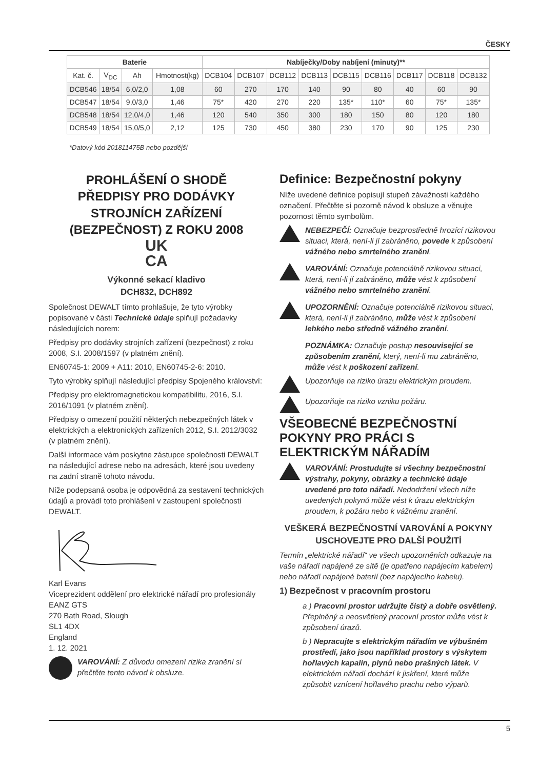ČESKY
| Baterie | | | | Nabíječky/Doby nabíjení (minuty)** | | | | | | | | |
| --- | --- | --- | --- | --- | --- | --- | --- | --- | --- | --- | --- | --- |
| Kat. č. | V<sub>DC</sub> | Ah | Hmotnost(kg) | DCB104 | DCB107 | DCB112 | DCB113 | DCB115 | DCB116 | DCB117 | DCB118 | DCB132 |
| DCB546 | 18/54 | 6,0/2,0 | 1,08 | 60 | 270 | 170 | 140 | 90 | 80 | 40 | 60 | 90 |
| DCB547 | 18/54 | 9,0/3,0 | 1,46 | 75* | 420 | 270 | 220 | 135* | 110* | 60 | 75* | 135* |
| DCB548 | 18/54 | 12,0/4,0 | 1,46 | 120 | 540 | 350 | 300 | 180 | 150 | 80 | 120 | 180 |
| DCB549 | 18/54 | 15,0/5,0 | 2,12 | 125 | 730 | 450 | 380 | 230 | 170 | 90 | 125 | 230 |
*Datový kód 201811475B nebo pozdější
PROHLÁŠENÍ O SHODĚ
PŘEDPISY PRO DODÁVKY STROJNÍCH ZAŘÍZENÍ (BEZPEČNOST) Z ROKU 2008
UK
CA
Výkonné sekací kladivo
DCH832, DCH892
Společnost DEWALT tímto prohlašuje, že tyto výrobky popisované v části Technické údaje splňují požadavky následujících norem:
Předpisy pro dodávky strojních zařízení (bezpečnost) z roku 2008, S.I. 2008/1597 (v platném znění).
EN60745-1: 2009 + A11: 2010, EN60745-2-6: 2010.
Tyto výrobky splňují následující předpisy Spojeného království:
Předpisy pro elektromagnetickou kompatibilitu, 2016, S.I. 2016/1091 (v platném znění).
Předpisy o omezení použití některých nebezpečných látek v elektrických a elektronických zařízeních 2012, S.I. 2012/3032 (v platném znění).
Další informace vám poskytne zástupce společnosti DEWALT na následující adrese nebo na adresách, které jsou uvedeny na zadní straně tohoto návodu.
Níže podepsaná osoba je odpovědná za sestavení technických údajů a provádí toto prohlášení v zastoupení společnosti DEWALT.
Karl Evans
Viceprezident oddělení pro elektrické nářadí pro profesionály
EANZ GTS
270 Bath Road, Slough
SL1 4DX
England
1. 12. 2021
VAROVÁNÍ: Z důvodu omezení rizika zranění si přečtěte tento návod k obsluze.
Definice: Bezpečnostní pokyny
Níže uvedené definice popisují stupeň závažnosti každého označení. Přečtěte si pozorně návod k obsluze a věnujte pozornost těmto symbolům.
NEBEZPEČÍ: Označuje bezprostředně hrozící rizikovou situaci, která, není-li jí zabráněno, povede k způsobení vážného nebo smrtelného zranění.
VAROVÁNÍ: Označuje potenciálně rizikovou situaci, která, není-li jí zabráněno, může vést k způsobení vážného nebo smrtelného zranění.
UPOZORNĚNÍ: Označuje potenciálně rizikovou situaci, která, není-li jí zabráněno, může vést k způsobení lehkého nebo středně vážného zranění.
POZNÁMKA: Označuje postup nesouvisející se způsobením zranění, který, není-li mu zabráněno, může vést k poškození zařízení.
Upozorňuje na riziko úrazu elektrickým proudem.
Upozorňuje na riziko vzniku požáru.
VŠEOBECNÉ BEZPEČNOSTNÍ POKYNY PRO PRÁCI S ELEKTRICKÝM NÁŘADÍM
VAROVÁNÍ: Prostudujte si všechny bezpečnostní výstrahy, pokyny, obrázky a technické údaje uvedené pro toto nářadí. Nedodržení všech níže uvedených pokynů může vést k úrazu elektrickým proudem, k požáru nebo k vážnému zranění.
VEŠKERÁ BEZPEČNOSTNÍ VAROVÁNÍ A POKYNY USCHOVEJTE PRO DALŠÍ POUŽITÍ
Termín „elektrické nářadí“ ve všech upozorněních odkazuje na vaše nářadí napájené ze sítě (je opatřeno napájecím kabelem) nebo nářadí napájené baterií (bez napájecího kabelu).
1) Bezpečnost v pracovním prostoru
a ) Pracovní prostor udržujte čistý a dobře osvětlený. Přeplněný a neosvětlený pracovní prostor může vést k způsobení úrazů.
b ) Nepracujte s elektrickým nářadím ve výbušném prostředí, jako jsou například prostory s výskytem hořlavých kapalin, plynů nebo prašných látek. V elektrickém nářadí dochází k jiskření, které může způsobit vznícení hořlavého prachu nebo výparů.
5